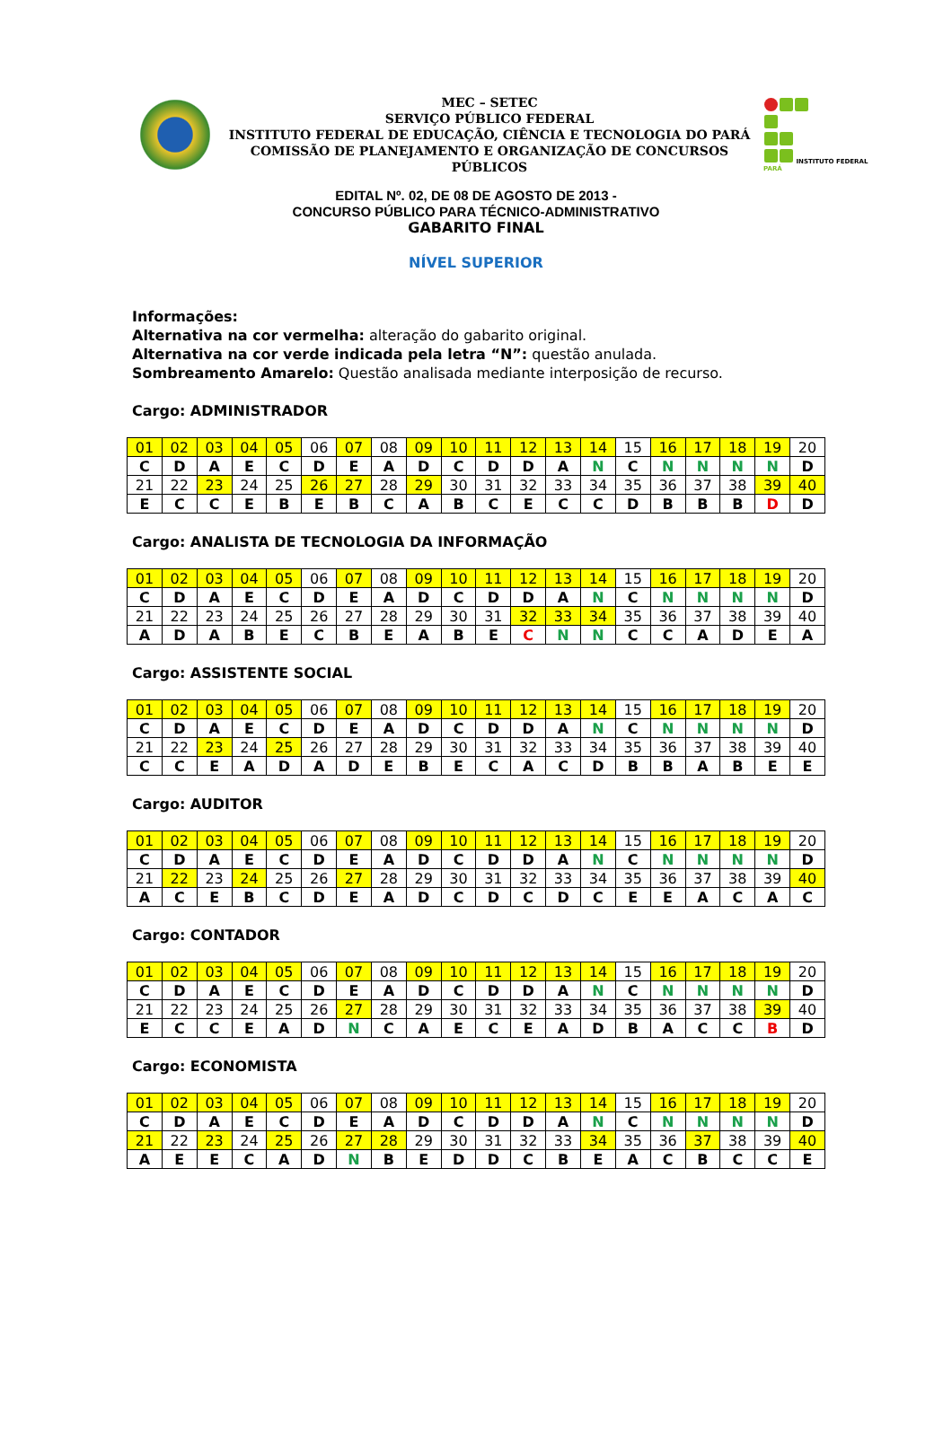MEC – SETEC
SERVIÇO PÚBLICO FEDERAL
INSTITUTO FEDERAL DE EDUCAÇÃO, CIÊNCIA E TECNOLOGIA DO PARÁ
COMISSÃO DE PLANEJAMENTO E ORGANIZAÇÃO DE CONCURSOS PÚBLICOS
INSTITUTO FEDERAL PARÁ
EDITAL Nº. 02, DE 08 DE AGOSTO DE 2013 -
CONCURSO PÚBLICO PARA TÉCNICO-ADMINISTRATIVO
GABARITO FINAL
NÍVEL SUPERIOR
Informações:
Alternativa na cor vermelha: alteração do gabarito original.
Alternativa na cor verde indicada pela letra “N”: questão anulada.
Sombreamento Amarelo: Questão analisada mediante interposição de recurso.
Cargo: ADMINISTRADOR
| 01 | 02 | 03 | 04 | 05 | 06 | 07 | 08 | 09 | 10 | 11 | 12 | 13 | 14 | 15 | 16 | 17 | 18 | 19 | 20 |
| C | D | A | E | C | D | E | A | D | C | D | D | A | N | C | N | N | N | N | D |
| 21 | 22 | 23 | 24 | 25 | 26 | 27 | 28 | 29 | 30 | 31 | 32 | 33 | 34 | 35 | 36 | 37 | 38 | 39 | 40 |
| E | C | C | E | B | E | B | C | A | B | C | E | C | C | D | B | B | B | D | D |
Cargo: ANALISTA DE TECNOLOGIA DA INFORMAÇÃO
| 01 | 02 | 03 | 04 | 05 | 06 | 07 | 08 | 09 | 10 | 11 | 12 | 13 | 14 | 15 | 16 | 17 | 18 | 19 | 20 |
| C | D | A | E | C | D | E | A | D | C | D | D | A | N | C | N | N | N | N | D |
| 21 | 22 | 23 | 24 | 25 | 26 | 27 | 28 | 29 | 30 | 31 | 32 | 33 | 34 | 35 | 36 | 37 | 38 | 39 | 40 |
| A | D | A | B | E | C | B | E | A | B | E | C | N | N | C | C | A | D | E | A |
Cargo: ASSISTENTE SOCIAL
| 01 | 02 | 03 | 04 | 05 | 06 | 07 | 08 | 09 | 10 | 11 | 12 | 13 | 14 | 15 | 16 | 17 | 18 | 19 | 20 |
| C | D | A | E | C | D | E | A | D | C | D | D | A | N | C | N | N | N | N | D |
| 21 | 22 | 23 | 24 | 25 | 26 | 27 | 28 | 29 | 30 | 31 | 32 | 33 | 34 | 35 | 36 | 37 | 38 | 39 | 40 |
| C | C | E | A | D | A | D | E | B | E | C | A | C | D | B | B | A | B | E | E |
Cargo: AUDITOR
| 01 | 02 | 03 | 04 | 05 | 06 | 07 | 08 | 09 | 10 | 11 | 12 | 13 | 14 | 15 | 16 | 17 | 18 | 19 | 20 |
| C | D | A | E | C | D | E | A | D | C | D | D | A | N | C | N | N | N | N | D |
| 21 | 22 | 23 | 24 | 25 | 26 | 27 | 28 | 29 | 30 | 31 | 32 | 33 | 34 | 35 | 36 | 37 | 38 | 39 | 40 |
| A | C | E | B | C | D | E | A | D | C | D | C | D | C | E | E | A | C | A | C |
Cargo: CONTADOR
| 01 | 02 | 03 | 04 | 05 | 06 | 07 | 08 | 09 | 10 | 11 | 12 | 13 | 14 | 15 | 16 | 17 | 18 | 19 | 20 |
| C | D | A | E | C | D | E | A | D | C | D | D | A | N | C | N | N | N | N | D |
| 21 | 22 | 23 | 24 | 25 | 26 | 27 | 28 | 29 | 30 | 31 | 32 | 33 | 34 | 35 | 36 | 37 | 38 | 39 | 40 |
| E | C | C | E | A | D | N | C | A | E | C | E | A | D | B | A | C | C | B | D |
Cargo: ECONOMISTA
| 01 | 02 | 03 | 04 | 05 | 06 | 07 | 08 | 09 | 10 | 11 | 12 | 13 | 14 | 15 | 16 | 17 | 18 | 19 | 20 |
| C | D | A | E | C | D | E | A | D | C | D | D | A | N | C | N | N | N | N | D |
| 21 | 22 | 23 | 24 | 25 | 26 | 27 | 28 | 29 | 30 | 31 | 32 | 33 | 34 | 35 | 36 | 37 | 38 | 39 | 40 |
| A | E | E | C | A | D | N | B | E | D | D | C | B | E | A | C | B | C | C | E |